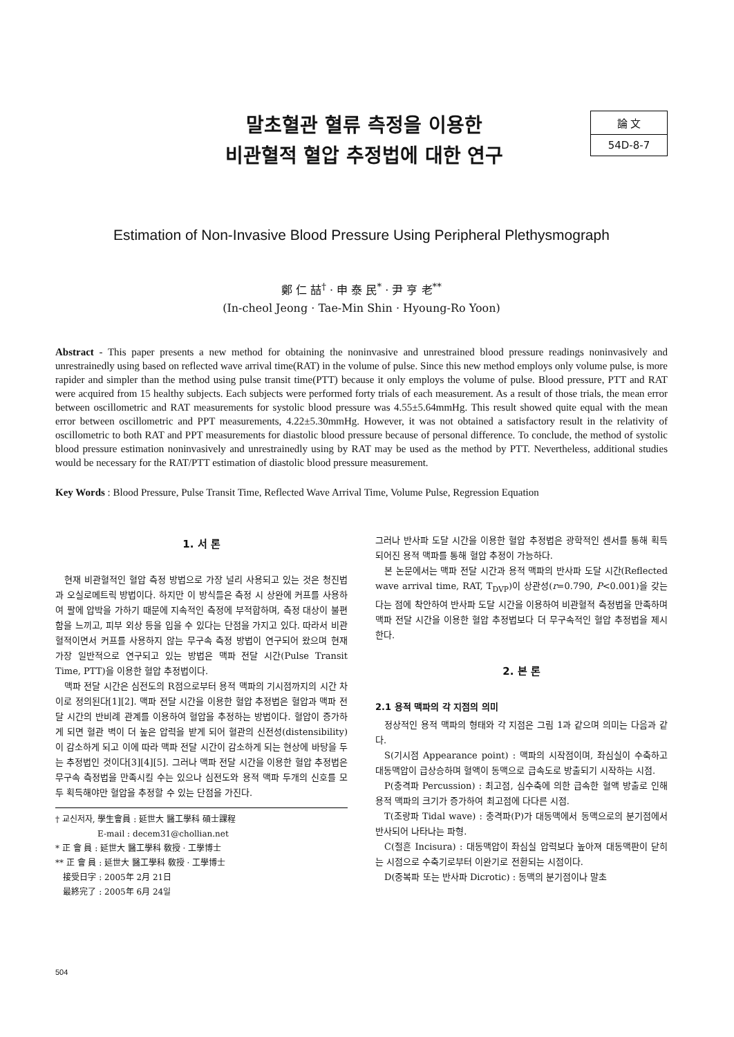말초혈관 혈류 측정을 이용한
비관혈적 혈압 추정법에 대한 연구
論 文
54D-8-7
Estimation of Non-Invasive Blood Pressure Using Peripheral Plethysmograph
鄭 仁 喆<sup>†</sup> · 申 泰 民<sup>*</sup> · 尹 亨 老<sup>**</sup>
(In-cheol Jeong · Tae-Min Shin · Hyoung-Ro Yoon)
Abstract - This paper presents a new method for obtaining the noninvasive and unrestrained blood pressure readings noninvasively and unrestrainedly using based on reflected wave arrival time(RAT) in the volume of pulse. Since this new method employs only volume pulse, is more rapider and simpler than the method using pulse transit time(PTT) because it only employs the volume of pulse. Blood pressure, PTT and RAT were acquired from 15 healthy subjects. Each subjects were performed forty trials of each measurement. As a result of those trials, the mean error between oscillometric and RAT measurements for systolic blood pressure was 4.55±5.64mmHg. This result showed quite equal with the mean error between oscillometric and PPT measurements, 4.22±5.30mmHg. However, it was not obtained a satisfactory result in the relativity of oscillometric to both RAT and PPT measurements for diastolic blood pressure because of personal difference. To conclude, the method of systolic blood pressure estimation noninvasively and unrestrainedly using by RAT may be used as the method by PTT. Nevertheless, additional studies would be necessary for the RAT/PTT estimation of diastolic blood pressure measurement.
Key Words : Blood Pressure, Pulse Transit Time, Reflected Wave Arrival Time, Volume Pulse, Regression Equation
1. 서 론
현재 비관혈적인 혈압 측정 방법으로 가장 널리 사용되고 있는 것은 청진법과 오실로메트릭 방법이다. 하지만 이 방식들은 측정 시 상완에 커프를 사용하여 팔에 압박을 가하기 때문에 지속적인 측정에 부적합하며, 측정 대상이 불편함을 느끼고, 피부 외상 등을 입을 수 있다는 단점을 가지고 있다. 따라서 비관혈적이면서 커프를 사용하지 않는 무구속 측정 방법이 연구되어 왔으며 현재 가장 일반적으로 연구되고 있는 방법은 맥파 전달 시간(Pulse Transit Time, PTT)을 이용한 혈압 추정법이다.
맥파 전달 시간은 심전도의 R점으로부터 용적 맥파의 기시점까지의 시간 차이로 정의된다[1][2]. 맥파 전달 시간을 이용한 혈압 추정법은 혈압과 맥파 전달 시간의 반비례 관계를 이용하여 혈압을 추정하는 방법이다. 혈압이 증가하게 되면 혈관 벽이 더 높은 압력을 받게 되어 혈관의 신전성(distensibility)이 감소하게 되고 이에 따라 맥파 전달 시간이 감소하게 되는 현상에 바탕을 두는 추정법인 것이다[3][4][5]. 그러나 맥파 전달 시간을 이용한 혈압 추정법은 무구속 측정법을 만족시킬 수는 있으나 심전도와 용적 맥파 두개의 신호를 모두 획득해야만 혈압을 추정할 수 있는 단점을 가진다.
† 교신저자, 學生會員 : 延世大 醫工學科 碩士課程
E-mail : decem31@chollian.net
* 正 會 員 : 延世大 醫工學科 敎授 · 工學博士
** 正 會 員 : 延世大 醫工學科 敎授 · 工學博士
接受日字 : 2005年 2月 21日
最終完了 : 2005年 6月 24일
그러나 반사파 도달 시간을 이용한 혈압 추정법은 광학적인 센서를 통해 획득 되어진 용적 맥파를 통해 혈압 추정이 가능하다.
본 논문에서는 맥파 전달 시간과 용적 맥파의 반사파 도달 시간(Reflected wave arrival time, RAT, T<sub>DVP</sub>)이 상관성(r=0.790, P<0.001)을 갖는다는 점에 착안하여 반사파 도달 시간을 이용하여 비관혈적 측정법을 만족하며 맥파 전달 시간을 이용한 혈압 추정법보다 더 무구속적인 혈압 추정법을 제시한다.
2. 본 론
2.1 용적 맥파의 각 지점의 의미
정상적인 용적 맥파의 형태와 각 지점은 그림 1과 같으며 의미는 다음과 같다.
S(기시점 Appearance point) : 맥파의 시작점이며, 좌심실이 수축하고 대동맥압이 급상승하며 혈액이 동맥으로 급속도로 방출되기 시작하는 시점.
P(충격파 Percussion) : 최고점, 심수축에 의한 급속한 혈액 방출로 인해 용적 맥파의 크기가 증가하여 최고점에 다다른 시점.
T(조랑파 Tidal wave) : 충격파(P)가 대동맥에서 동맥으로의 분기점에서 반사되어 나타나는 파형.
C(절흔 Incisura) : 대동맥압이 좌심실 압력보다 높아져 대동맥판이 닫히는 시점으로 수축기로부터 이완기로 전환되는 시점이다.
D(중복파 또는 반사파 Dicrotic) : 동맥의 분기점이나 말초
504